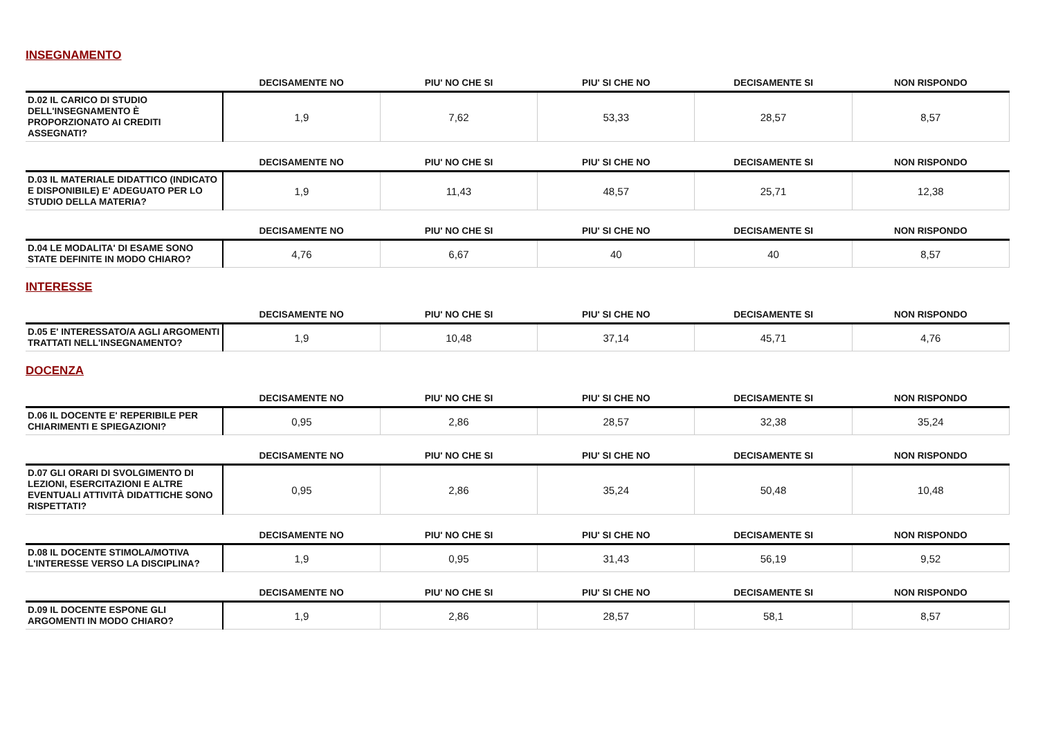INSEGNAMENTO
| | DECISAMENTE NO | PIU' NO CHE SI | PIU' SI CHE NO | DECISAMENTE SI | NON RISPONDO |
| --- | --- | --- | --- | --- | --- |
| D.02 IL CARICO DI STUDIO DELL'INSEGNAMENTO È PROPORZIONATO AI CREDITI ASSEGNATI? | 1,9 | 7,62 | 53,33 | 28,57 | 8,57 |
| | DECISAMENTE NO | PIU' NO CHE SI | PIU' SI CHE NO | DECISAMENTE SI | NON RISPONDO |
| --- | --- | --- | --- | --- | --- |
| D.03 IL MATERIALE DIDATTICO (INDICATO E DISPONIBILE) E' ADEGUATO PER LO STUDIO DELLA MATERIA? | 1,9 | 11,43 | 48,57 | 25,71 | 12,38 |
| | DECISAMENTE NO | PIU' NO CHE SI | PIU' SI CHE NO | DECISAMENTE SI | NON RISPONDO |
| --- | --- | --- | --- | --- | --- |
| D.04 LE MODALITA' DI ESAME SONO STATE DEFINITE IN MODO CHIARO? | 4,76 | 6,67 | 40 | 40 | 8,57 |
INTERESSE
| | DECISAMENTE NO | PIU' NO CHE SI | PIU' SI CHE NO | DECISAMENTE SI | NON RISPONDO |
| --- | --- | --- | --- | --- | --- |
| D.05 E' INTERESSATO/A AGLI ARGOMENTI TRATTATI NELL'INSEGNAMENTO? | 1,9 | 10,48 | 37,14 | 45,71 | 4,76 |
DOCENZA
| | DECISAMENTE NO | PIU' NO CHE SI | PIU' SI CHE NO | DECISAMENTE SI | NON RISPONDO |
| --- | --- | --- | --- | --- | --- |
| D.06 IL DOCENTE E' REPERIBILE PER CHIARIMENTI E SPIEGAZIONI? | 0,95 | 2,86 | 28,57 | 32,38 | 35,24 |
| | DECISAMENTE NO | PIU' NO CHE SI | PIU' SI CHE NO | DECISAMENTE SI | NON RISPONDO |
| --- | --- | --- | --- | --- | --- |
| D.07 GLI ORARI DI SVOLGIMENTO DI LEZIONI, ESERCITAZIONI E ALTRE EVENTUALI ATTIVITÀ DIDATTICHE SONO RISPETTATI? | 0,95 | 2,86 | 35,24 | 50,48 | 10,48 |
| | DECISAMENTE NO | PIU' NO CHE SI | PIU' SI CHE NO | DECISAMENTE SI | NON RISPONDO |
| --- | --- | --- | --- | --- | --- |
| D.08 IL DOCENTE STIMOLA/MOTIVA L'INTERESSE VERSO LA DISCIPLINA? | 1,9 | 0,95 | 31,43 | 56,19 | 9,52 |
| | DECISAMENTE NO | PIU' NO CHE SI | PIU' SI CHE NO | DECISAMENTE SI | NON RISPONDO |
| --- | --- | --- | --- | --- | --- |
| D.09 IL DOCENTE ESPONE GLI ARGOMENTI IN MODO CHIARO? | 1,9 | 2,86 | 28,57 | 58,1 | 8,57 |